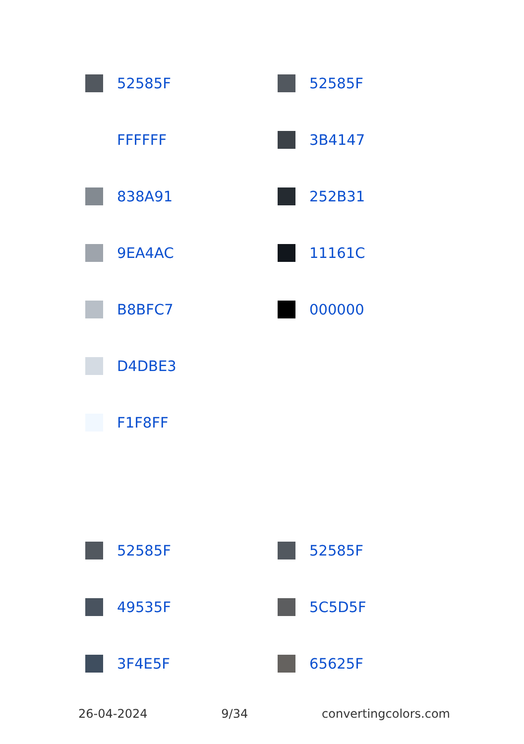52585F
52585F
FFFFFF
3B4147
838A91
252B31
9EA4AC
11161C
B8BFC7
000000
D4DBE3
F1F8FF
52585F
52585F
49535F
5C5D5F
3F4E5F
65625F
26-04-2024 9/34 convertingcolors.com